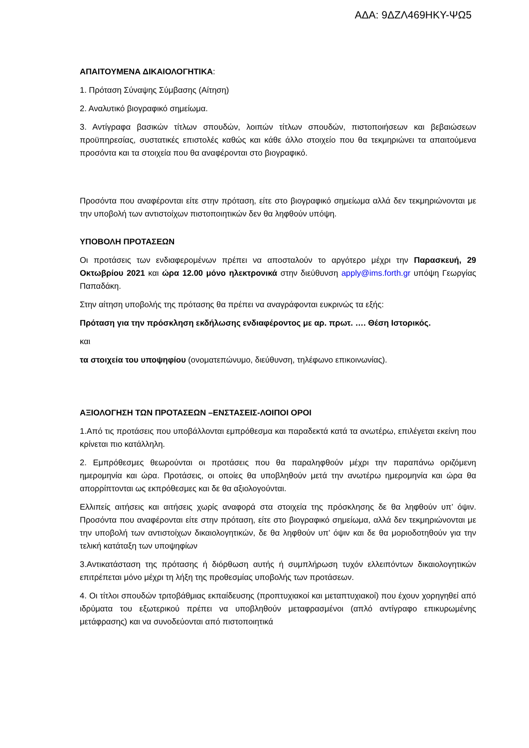ΑΔΑ: 9ΔΖΛ469ΗΚΥ-ΨΩ5
ΑΠΑΙΤΟΥΜΕΝΑ ΔΙΚΑΙΟΛΟΓΗΤΙΚΑ:
1. Πρόταση Σύναψης Σύμβασης (Αίτηση)
2. Αναλυτικό βιογραφικό σημείωμα.
3. Αντίγραφα βασικών τίτλων σπουδών, λοιπών τίτλων σπουδών, πιστοποιήσεων και βεβαιώσεων προϋπηρεσίας, συστατικές επιστολές καθώς και κάθε άλλο στοιχείο που θα τεκμηριώνει τα απαιτούμενα προσόντα και τα στοιχεία που θα αναφέρονται στο βιογραφικό.
Προσόντα που αναφέρονται είτε στην πρόταση, είτε στο βιογραφικό σημείωμα αλλά δεν τεκμηριώνονται με την υποβολή των αντιστοίχων πιστοποιητικών δεν θα ληφθούν υπόψη.
ΥΠΟΒΟΛΗ ΠΡΟΤΑΣΕΩΝ
Οι προτάσεις των ενδιαφερομένων πρέπει να αποσταλούν το αργότερο μέχρι την Παρασκευή, 29 Οκτωβρίου 2021 και ώρα 12.00 μόνο ηλεκτρονικά στην διεύθυνση apply@ims.forth.gr υπόψη Γεωργίας Παπαδάκη.
Στην αίτηση υποβολής της πρότασης θα πρέπει να αναγράφονται ευκρινώς τα εξής:
Πρόταση για την πρόσκληση εκδήλωσης ενδιαφέροντος με αρ. πρωτ. …. Θέση Ιστορικός.
και
τα στοιχεία του υποψηφίου (ονοματεπώνυμο, διεύθυνση, τηλέφωνο επικοινωνίας).
ΑΞΙΟΛΟΓΗΣΗ ΤΩΝ ΠΡΟΤΑΣΕΩΝ –ΕΝΣΤΑΣΕΙΣ-ΛΟΙΠΟΙ ΟΡΟΙ
1.Από τις προτάσεις που υποβάλλονται εμπρόθεσμα και παραδεκτά κατά τα ανωτέρω, επιλέγεται εκείνη που κρίνεται πιο κατάλληλη.
2. Εμπρόθεσμες θεωρούνται οι προτάσεις που θα παραληφθούν μέχρι την παραπάνω οριζόμενη ημερομηνία και ώρα. Προτάσεις, οι οποίες θα υποβληθούν μετά την ανωτέρω ημερομηνία και ώρα θα απορρίπτονται ως εκπρόθεσμες και δε θα αξιολογούνται.
Ελλιπείς αιτήσεις και αιτήσεις χωρίς αναφορά στα στοιχεία της πρόσκλησης δε θα ληφθούν υπ’ όψιν. Προσόντα που αναφέρονται είτε στην πρόταση, είτε στο βιογραφικό σημείωμα, αλλά δεν τεκμηριώνονται με την υποβολή των αντιστοίχων δικαιολογητικών, δε θα ληφθούν υπ’ όψιν και δε θα μοριοδοτηθούν για την τελική κατάταξη των υποψηφίων
3.Αντικατάσταση της πρότασης ή διόρθωση αυτής ή συμπλήρωση τυχόν ελλειπόντων δικαιολογητικών επιτρέπεται μόνο μέχρι τη λήξη της προθεσμίας υποβολής των προτάσεων.
4. Οι τίτλοι σπουδών τριτοβάθμιας εκπαίδευσης (προπτυχιακοί και μεταπτυχιακοί) που έχουν χορηγηθεί από ιδρύματα του εξωτερικού πρέπει να υποβληθούν μεταφρασμένοι (απλό αντίγραφο επικυρωμένης μετάφρασης) και να συνοδεύονται από πιστοποιητικά